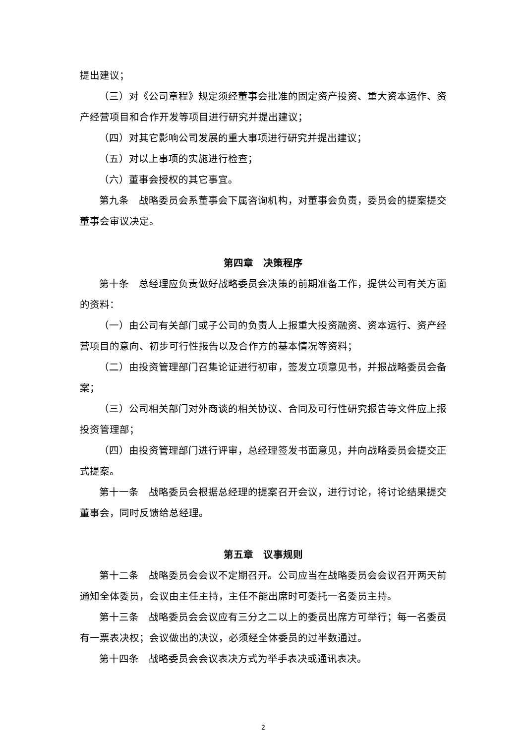提出建议；
（三）对《公司章程》规定须经董事会批准的固定资产投资、重大资本运作、资产经营项目和合作开发等项目进行研究并提出建议；
（四）对其它影响公司发展的重大事项进行研究并提出建议；
（五）对以上事项的实施进行检查；
（六）董事会授权的其它事宜。
第九条　战略委员会系董事会下属咨询机构，对董事会负责，委员会的提案提交董事会审议决定。
第四章　决策程序
第十条　总经理应负责做好战略委员会决策的前期准备工作，提供公司有关方面的资料：
（一）由公司有关部门或子公司的负责人上报重大投资融资、资本运行、资产经营项目的意向、初步可行性报告以及合作方的基本情况等资料；
（二）由投资管理部门召集论证进行初审，签发立项意见书，并报战略委员会备案；
（三）公司相关部门对外商谈的相关协议、合同及可行性研究报告等文件应上报投资管理部；
（四）由投资管理部门进行评审，总经理签发书面意见，并向战略委员会提交正式提案。
第十一条　战略委员会根据总经理的提案召开会议，进行讨论，将讨论结果提交董事会，同时反馈给总经理。
第五章　议事规则
第十二条　战略委员会会议不定期召开。公司应当在战略委员会会议召开两天前通知全体委员，会议由主任主持，主任不能出席时可委托一名委员主持。
第十三条　战略委员会会议应有三分之二以上的委员出席方可举行；每一名委员有一票表决权；会议做出的决议，必须经全体委员的过半数通过。
第十四条　战略委员会会议表决方式为举手表决或通讯表决。
2